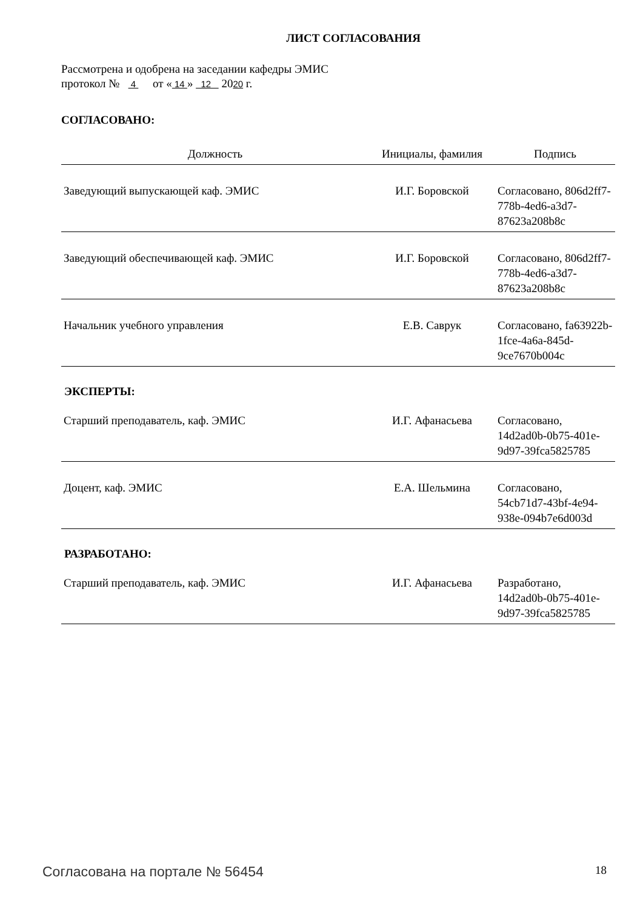ЛИСТ СОГЛАСОВАНИЯ
Рассмотрена и одобрена на заседании кафедры ЭМИС
протокол № 4 от « 14 » 12 2020 г.
СОГЛАСОВАНО:
| Должность | Инициалы, фамилия | Подпись |
| --- | --- | --- |
| Заведующий выпускающей каф. ЭМИС | И.Г. Боровской | Согласовано, 806d2ff7-778b-4ed6-a3d7-87623a208b8c |
| Заведующий обеспечивающей каф. ЭМИС | И.Г. Боровской | Согласовано, 806d2ff7-778b-4ed6-a3d7-87623a208b8c |
| Начальник учебного управления | Е.В. Саврук | Согласовано, fa63922b-1fce-4a6a-845d-9ce7670b004c |
ЭКСПЕРТЫ:
| Старший преподаватель, каф. ЭМИС | И.Г. Афанасьева | Согласовано, 14d2ad0b-0b75-401e-9d97-39fca5825785 |
| Доцент, каф. ЭМИС | Е.А. Шельмина | Согласовано, 54cb71d7-43bf-4e94-938e-094b7e6d003d |
РАЗРАБОТАНО:
| Старший преподаватель, каф. ЭМИС | И.Г. Афанасьева | Разработано, 14d2ad0b-0b75-401e-9d97-39fca5825785 |
Согласована на портале № 56454 18